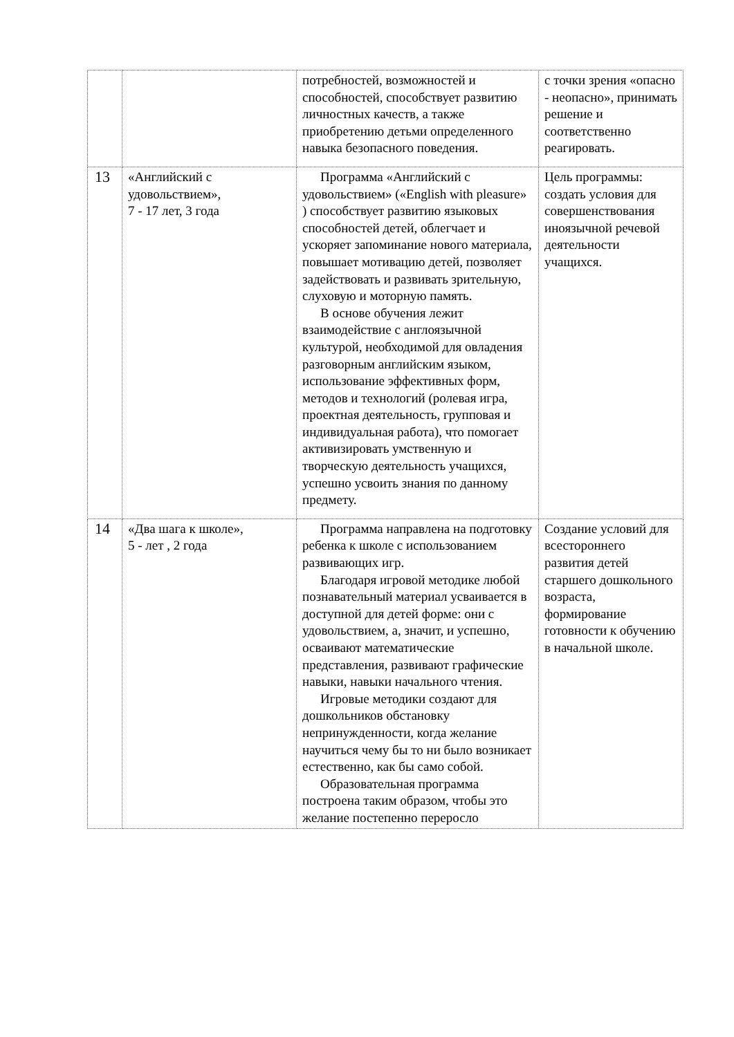| | | потребностей, возможностей и способностей, способствует развитию личностных качеств, а также приобретению детьми определенного навыка безопасного поведения. | с точки зрения «опасно - неопасно», принимать решение и соответственно реагировать. |
| 13 | «Английский с удовольствием», 7 - 17 лет, 3 года | Программа «Английский с удовольствием» («English with pleasure» ) способствует развитию языковых способностей детей, облегчает и ускоряет запоминание нового материала, повышает мотивацию детей, позволяет задействовать и развивать зрительную, слуховую и моторную память. В основе обучения лежит взаимодействие с англоязычной культурой, необходимой для овладения разговорным английским языком, использование эффективных форм, методов и технологий (ролевая игра, проектная деятельность, групповая и индивидуальная работа), что помогает активизировать умственную и творческую деятельность учащихся, успешно усвоить знания по данному предмету. | Цель программы: создать условия для совершенствования иноязычной речевой деятельности учащихся. |
| 14 | «Два шага к школе», 5 - лет , 2 года | Программа направлена на подготовку ребенка к школе с использованием развивающих игр. Благодаря игровой методике любой познавательный материал усваивается в доступной для детей форме: они с удовольствием, а, значит, и успешно, осваивают математические представления, развивают графические навыки, навыки начального чтения. Игровые методики создают для дошкольников обстановку непринужденности, когда желание научиться чему бы то ни было возникает естественно, как бы само собой. Образовательная программа построена таким образом, чтобы это желание постепенно переросло | Создание условий для всестороннего развития детей старшего дошкольного возраста, формирование готовности к обучению в начальной школе. |